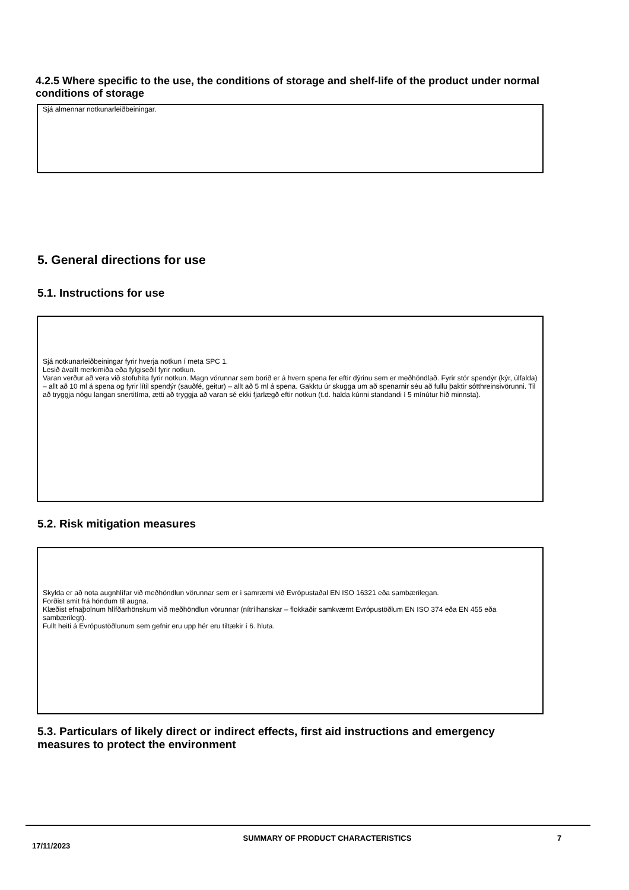4.2.5 Where specific to the use, the conditions of storage and shelf-life of the product under normal conditions of storage
Sjá almennar notkunarleiðbeiningar.
5. General directions for use
5.1. Instructions for use
Sjá notkunarleiðbeiningar fyrir hverja notkun í meta SPC 1.
Lesið ávallt merkimiða eða fylgiseðil fyrir notkun.
Varan verður að vera við stofuhita fyrir notkun. Magn vörunnar sem borið er á hvern spena fer eftir dýrinu sem er meðhöndlað. Fyrir stór spendýr (kýr, úlfalda) – allt að 10 ml á spena og fyrir lítil spendýr (sauðfé, geitur) – allt að 5 ml á spena. Gakktu úr skugga um að spenarnir séu að fullu þaktir sótthreinsivörunni. Til að tryggja nógu langan snertitíma, ætti að tryggja að varan sé ekki fjarlægð eftir notkun (t.d. halda kúnni standandi í 5 mínútur hið minnsta).
5.2. Risk mitigation measures
Skylda er að nota augnhlífar við meðhöndlun vörunnar sem er í samræmi við Evrópustaðal EN ISO 16321 eða sambærilegan.
Forðist smit frá höndum til augna.
Klæðist efnaþolnum hlífðarhönskum við meðhöndlun vörunnar (nítrílhanskar – flokkaðir samkvæmt Evrópustöðlum EN ISO 374 eða EN 455 eða sambærilegt).
Fullt heiti á Evrópustöðlunum sem gefnir eru upp hér eru tiltækir í 6. hluta.
5.3. Particulars of likely direct or indirect effects, first aid instructions and emergency measures to protect the environment
17/11/2023
SUMMARY OF PRODUCT CHARACTERISTICS 7